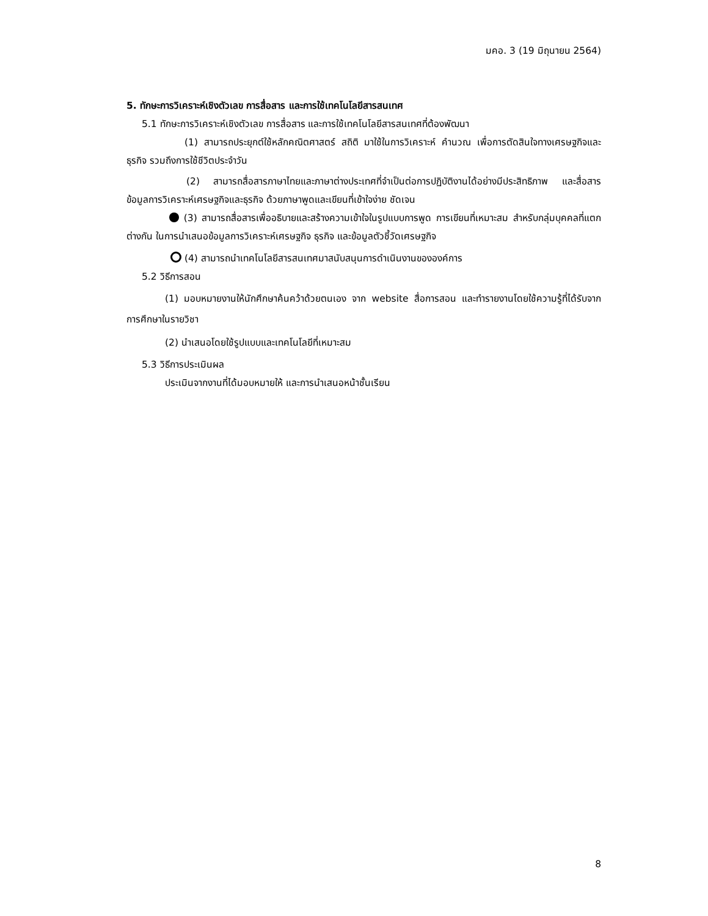มคอ. 3 (19 มิถุนายน 2564)
5. ทักษะการวิเคราะห์เชิงตัวเลข การสื่อสาร และการใช้เทคโนโลยีสารสนเทศ
5.1 ทักษะการวิเคราะห์เชิงตัวเลข การสื่อสาร และการใช้เทคโนโลยีสารสนเทศที่ต้องพัฒนา
(1) สามารถประยุกต์ใช้หลักคณิตศาสตร์ สถิติ มาใช้ในการวิเคราะห์ คำนวณ เพื่อการตัดสินใจทางเศรษฐกิจและธุรกิจ รวมถึงการใช้ชีวิตประจำวัน
(2) สามารถสื่อสารภาษาไทยและภาษาต่างประเทศที่จำเป็นต่อการปฏิบัติงานได้อย่างมีประสิทธิภาพ และสื่อสารข้อมูลการวิเคราะห์เศรษฐกิจและธุรกิจ ด้วยภาษาพูดและเขียนที่เข้าใจง่าย ชัดเจน
(3) สามารถสื่อสารเพื่ออธิบายและสร้างความเข้าใจในรูปแบบการพูด การเขียนที่เหมาะสม สำหรับกลุ่มบุคคลที่แตกต่างกัน ในการนำเสนอข้อมูลการวิเคราะห์เศรษฐกิจ ธุรกิจ และข้อมูลตัวชี้วัดเศรษฐกิจ
(4) สามารถนำเทคโนโลยีสารสนเทศมาสนับสนุนการดำเนินงานขององค์การ
5.2 วิธีการสอน
(1) มอบหมายงานให้นักศึกษาค้นคว้าด้วยตนเอง จาก website สื่อการสอน และทำรายงานโดยใช้ความรู้ที่ได้รับจากการศึกษาในรายวิชา
(2) นำเสนอโดยใช้รูปแบบและเทคโนโลยีที่เหมาะสม
5.3 วิธีการประเมินผล
ประเมินจากงานที่ได้มอบหมายให้ และการนำเสนอหน้าชั้นเรียน
8